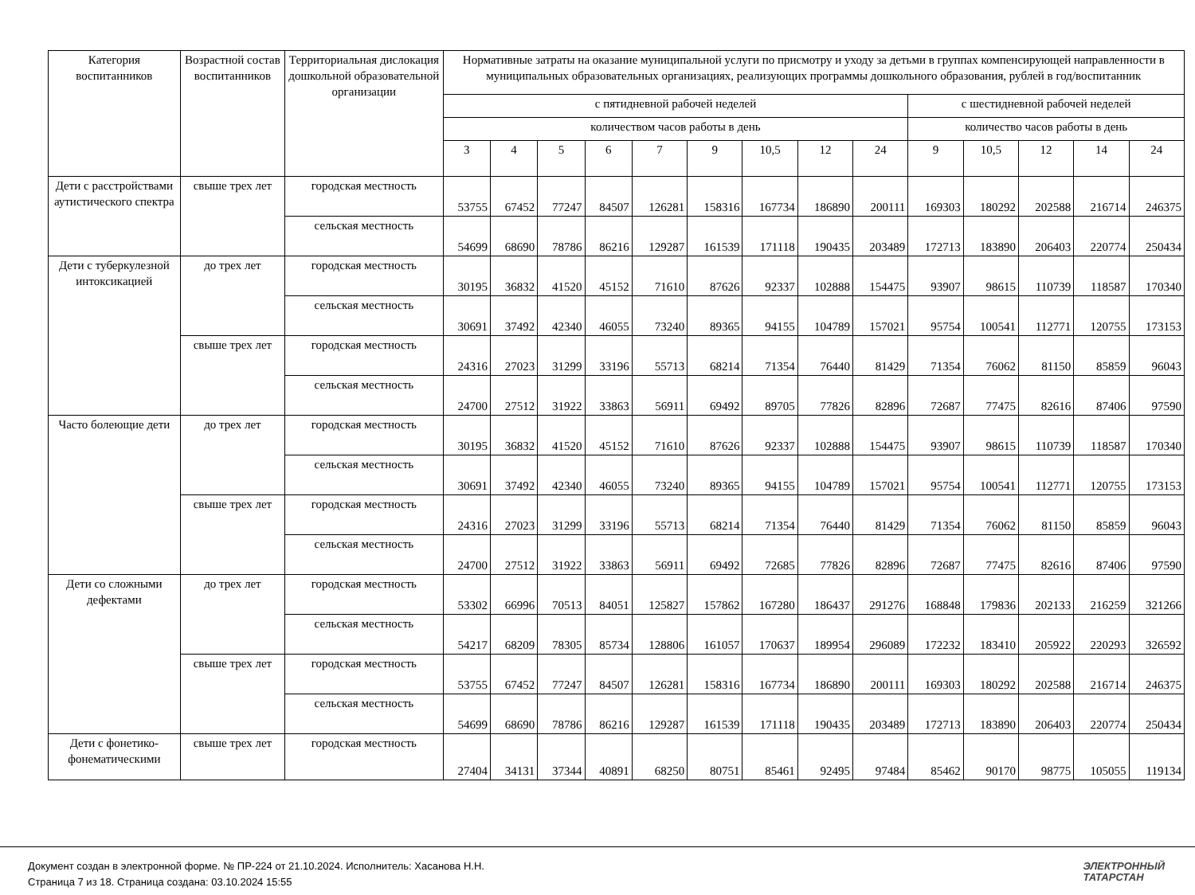| Категория воспитанников | Возрастной состав воспитанников | Территориальная дислокация дошкольной образовательной организации | Нормативные затраты на оказание муниципальной услуги по присмотру и уходу за детьми в группах компенсирующей направленности в муниципальных образовательных организациях, реализующих программы дошкольного образования, рублей в год/воспитанник | | | | | | | | | | | | | |
| --- | --- | --- | --- | --- | --- | --- | --- | --- | --- | --- | --- | --- | --- | --- | --- | --- |
| | | | с пятидневной рабочей неделей | | | | | | | | | с шестидневной рабочей неделей | | | | |
| | | | количеством часов работы в день | | | | | | | | | количество часов работы в день | | | | |
| | | | 3 | 4 | 5 | 6 | 7 | 9 | 10,5 | 12 | 24 | 9 | 10,5 | 12 | 14 | 24 |
| Дети с расстройствами аутистического спектра | свыше трех лет | городская местность | 53755 | 67452 | 77247 | 84507 | 126281 | 158316 | 167734 | 186890 | 200111 | 169303 | 180292 | 202588 | 216714 | 246375 |
| | | сельская местность | 54699 | 68690 | 78786 | 86216 | 129287 | 161539 | 171118 | 190435 | 203489 | 172713 | 183890 | 206403 | 220774 | 250434 |
| Дети с туберкулезной интоксикацией | до трех лет | городская местность | 30195 | 36832 | 41520 | 45152 | 71610 | 87626 | 92337 | 102888 | 154475 | 93907 | 98615 | 110739 | 118587 | 170340 |
| | | сельская местность | 30691 | 37492 | 42340 | 46055 | 73240 | 89365 | 94155 | 104789 | 157021 | 95754 | 100541 | 112771 | 120755 | 173153 |
| | свыше трех лет | городская местность | 24316 | 27023 | 31299 | 33196 | 55713 | 68214 | 71354 | 76440 | 81429 | 71354 | 76062 | 81150 | 85859 | 96043 |
| | | сельская местность | 24700 | 27512 | 31922 | 33863 | 56911 | 69492 | 89705 | 77826 | 82896 | 72687 | 77475 | 82616 | 87406 | 97590 |
| Часто болеющие дети | до трех лет | городская местность | 30195 | 36832 | 41520 | 45152 | 71610 | 87626 | 92337 | 102888 | 154475 | 93907 | 98615 | 110739 | 118587 | 170340 |
| | | сельская местность | 30691 | 37492 | 42340 | 46055 | 73240 | 89365 | 94155 | 104789 | 157021 | 95754 | 100541 | 112771 | 120755 | 173153 |
| | свыше трех лет | городская местность | 24316 | 27023 | 31299 | 33196 | 55713 | 68214 | 71354 | 76440 | 81429 | 71354 | 76062 | 81150 | 85859 | 96043 |
| | | сельская местность | 24700 | 27512 | 31922 | 33863 | 56911 | 69492 | 72685 | 77826 | 82896 | 72687 | 77475 | 82616 | 87406 | 97590 |
| Дети со сложными дефектами | до трех лет | городская местность | 53302 | 66996 | 70513 | 84051 | 125827 | 157862 | 167280 | 186437 | 291276 | 168848 | 179836 | 202133 | 216259 | 321266 |
| | | сельская местность | 54217 | 68209 | 78305 | 85734 | 128806 | 161057 | 170637 | 189954 | 296089 | 172232 | 183410 | 205922 | 220293 | 326592 |
| | свыше трех лет | городская местность | 53755 | 67452 | 77247 | 84507 | 126281 | 158316 | 167734 | 186890 | 200111 | 169303 | 180292 | 202588 | 216714 | 246375 |
| | | сельская местность | 54699 | 68690 | 78786 | 86216 | 129287 | 161539 | 171118 | 190435 | 203489 | 172713 | 183890 | 206403 | 220774 | 250434 |
| Дети с фонетико-фонематическими | свыше трех лет | городская местность | 27404 | 34131 | 37344 | 40891 | 68250 | 80751 | 85461 | 92495 | 97484 | 85462 | 90170 | 98775 | 105055 | 119134 |
Документ создан в электронной форме. № ПР-224 от 21.10.2024. Исполнитель: Хасанова Н.Н.
Страница 7 из 18. Страница создана: 03.10.2024 15:55
ЭЛЕКТРОННЫЙ
ТАТАРСТАН